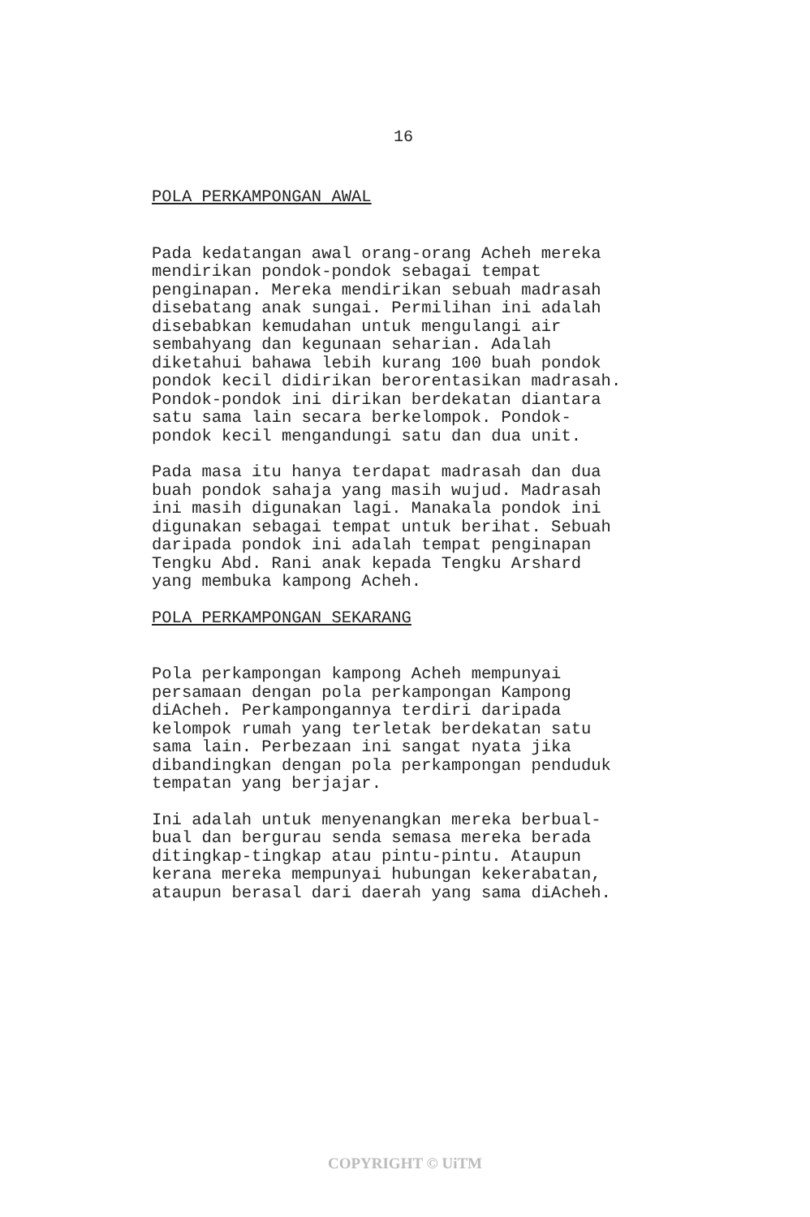16
POLA PERKAMPONGAN AWAL
Pada kedatangan awal orang-orang Acheh mereka mendirikan pondok-pondok sebagai tempat penginapan. Mereka mendirikan sebuah madrasah disebatang anak sungai. Permilihan ini adalah disebabkan kemudahan untuk mengulangi air sembahyang dan kegunaan seharian. Adalah diketahui bahawa lebih kurang 100 buah pondok pondok kecil didirikan berorentasikan madrasah. Pondok-pondok ini dirikan berdekatan diantara satu sama lain secara berkelompok. Pondok- pondok kecil mengandungi satu dan dua unit.
Pada masa itu hanya terdapat madrasah dan dua buah pondok sahaja yang masih wujud. Madrasah ini masih digunakan lagi. Manakala pondok ini digunakan sebagai tempat untuk berihat. Sebuah daripada pondok ini adalah tempat penginapan Tengku Abd. Rani anak kepada Tengku Arshard yang membuka kampong Acheh.
POLA PERKAMPONGAN SEKARANG
Pola perkampongan kampong Acheh mempunyai persamaan dengan pola perkampongan Kampong diAcheh. Perkampongannya terdiri daripada kelompok rumah yang terletak berdekatan satu sama lain. Perbezaan ini sangat nyata jika dibandingkan dengan pola perkampongan penduduk tempatan yang berjajar.
Ini adalah untuk menyenangkan mereka berbual- bual dan bergurau senda semasa mereka berada ditingkap-tingkap atau pintu-pintu. Ataupun kerana mereka mempunyai hubungan kekerabatan, ataupun berasal dari daerah yang sama diAcheh.
COPYRIGHT © UiTM